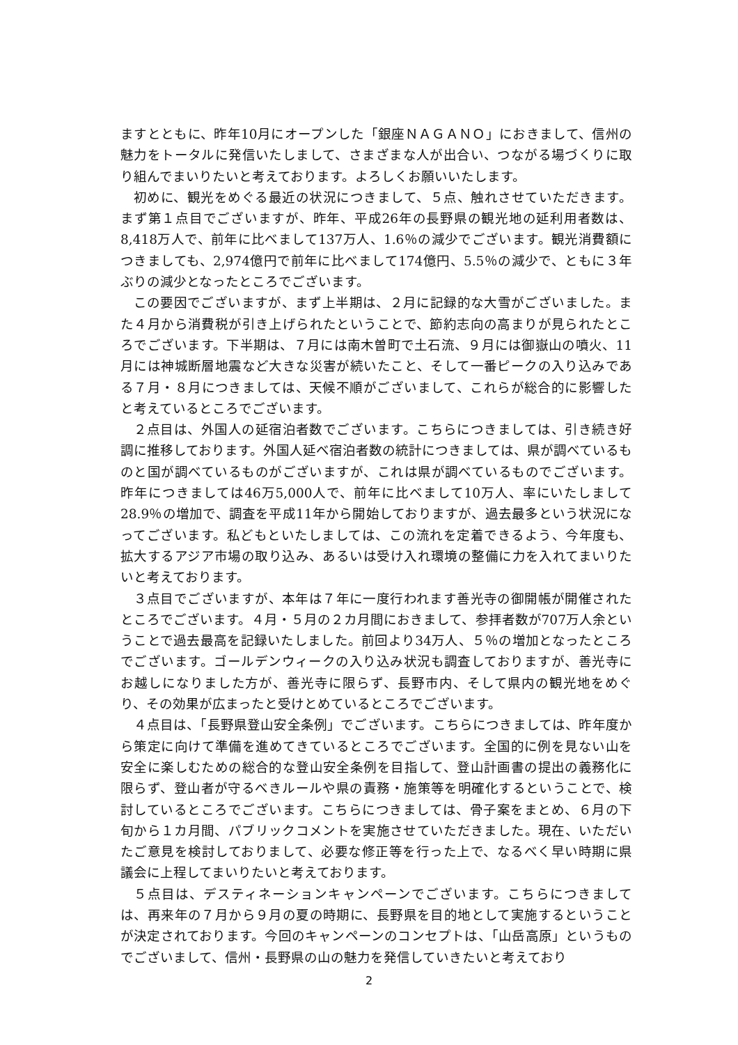ますとともに、昨年10月にオープンした「銀座ＮＡＧＡＮＯ」におきまして、信州の魅力をトータルに発信いたしまして、さまざまな人が出合い、つながる場づくりに取り組んでまいりたいと考えております。よろしくお願いいたします。
初めに、観光をめぐる最近の状況につきまして、５点、触れさせていただきます。まず第１点目でございますが、昨年、平成26年の長野県の観光地の延利用者数は、8,418万人で、前年に比べまして137万人、1.6％の減少でございます。観光消費額につきましても、2,974億円で前年に比べまして174億円、5.5％の減少で、ともに３年ぶりの減少となったところでございます。
この要因でございますが、まず上半期は、２月に記録的な大雪がございました。また４月から消費税が引き上げられたということで、節約志向の高まりが見られたところでございます。下半期は、７月には南木曽町で土石流、９月には御嶽山の噴火、11月には神城断層地震など大きな災害が続いたこと、そして一番ピークの入り込みである７月・８月につきましては、天候不順がございまして、これらが総合的に影響したと考えているところでございます。
２点目は、外国人の延宿泊者数でございます。こちらにつきましては、引き続き好調に推移しております。外国人延べ宿泊者数の統計につきましては、県が調べているものと国が調べているものがございますが、これは県が調べているものでございます。昨年につきましては46万5,000人で、前年に比べまして10万人、率にいたしまして28.9％の増加で、調査を平成11年から開始しておりますが、過去最多という状況になってございます。私どもといたしましては、この流れを定着できるよう、今年度も、拡大するアジア市場の取り込み、あるいは受け入れ環境の整備に力を入れてまいりたいと考えております。
３点目でございますが、本年は７年に一度行われます善光寺の御開帳が開催されたところでございます。４月・５月の２カ月間におきまして、参拝者数が707万人余ということで過去最高を記録いたしました。前回より34万人、５％の増加となったところでございます。ゴールデンウィークの入り込み状況も調査しておりますが、善光寺にお越しになりました方が、善光寺に限らず、長野市内、そして県内の観光地をめぐり、その効果が広まったと受けとめているところでございます。
４点目は、「長野県登山安全条例」でございます。こちらにつきましては、昨年度から策定に向けて準備を進めてきているところでございます。全国的に例を見ない山を安全に楽しむための総合的な登山安全条例を目指して、登山計画書の提出の義務化に限らず、登山者が守るべきルールや県の責務・施策等を明確化するということで、検討しているところでございます。こちらにつきましては、骨子案をまとめ、６月の下旬から１カ月間、パブリックコメントを実施させていただきました。現在、いただいたご意見を検討しておりまして、必要な修正等を行った上で、なるべく早い時期に県議会に上程してまいりたいと考えております。
５点目は、デスティネーションキャンペーンでございます。こちらにつきましては、再来年の７月から９月の夏の時期に、長野県を目的地として実施するということが決定されております。今回のキャンペーンのコンセプトは、「山岳高原」というものでございまして、信州・長野県の山の魅力を発信していきたいと考えており
2